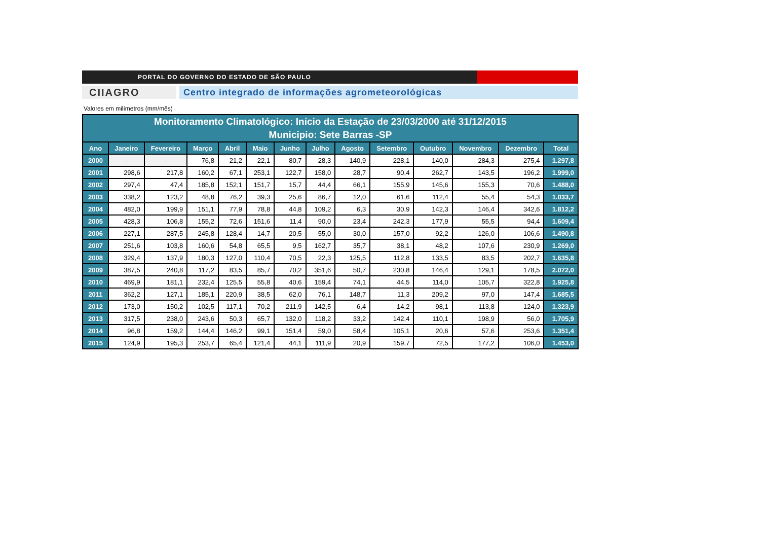PORTAL DO GOVERNO DO ESTADO DE SÃO PAULO
CIIAGRO Centro integrado de informações agrometeorológicas
Valores em milímetros (mm/mês)
| Monitoramento Climatológico: Início da Estação de 23/03/2000 até 31/12/2015 Municipio: Sete Barras -SP | | | | | | | | | | | | | |
| --- | --- | --- | --- | --- | --- | --- | --- | --- | --- | --- | --- | --- | --- |
| Ano | Janeiro | Fevereiro | Março | Abril | Maio | Junho | Julho | Agosto | Setembro | Outubro | Novembro | Dezembro | Total |
| 2000 | - | - | 76,8 | 21,2 | 22,1 | 80,7 | 28,3 | 140,9 | 228,1 | 140,0 | 284,3 | 275,4 | 1.297,8 |
| 2001 | 298,6 | 217,8 | 160,2 | 67,1 | 253,1 | 122,7 | 158,0 | 28,7 | 90,4 | 262,7 | 143,5 | 196,2 | 1.999,0 |
| 2002 | 297,4 | 47,4 | 185,8 | 152,1 | 151,7 | 15,7 | 44,4 | 66,1 | 155,9 | 145,6 | 155,3 | 70,6 | 1.488,0 |
| 2003 | 338,2 | 123,2 | 48,8 | 76,2 | 39,3 | 25,6 | 86,7 | 12,0 | 61,6 | 112,4 | 55,4 | 54,3 | 1.033,7 |
| 2004 | 482,0 | 199,9 | 151,1 | 77,9 | 78,8 | 44,8 | 109,2 | 6,3 | 30,9 | 142,3 | 146,4 | 342,6 | 1.812,2 |
| 2005 | 428,3 | 106,8 | 155,2 | 72,6 | 151,6 | 11,4 | 90,0 | 23,4 | 242,3 | 177,9 | 55,5 | 94,4 | 1.609,4 |
| 2006 | 227,1 | 287,5 | 245,8 | 128,4 | 14,7 | 20,5 | 55,0 | 30,0 | 157,0 | 92,2 | 126,0 | 106,6 | 1.490,8 |
| 2007 | 251,6 | 103,8 | 160,6 | 54,8 | 65,5 | 9,5 | 162,7 | 35,7 | 38,1 | 48,2 | 107,6 | 230,9 | 1.269,0 |
| 2008 | 329,4 | 137,9 | 180,3 | 127,0 | 110,4 | 70,5 | 22,3 | 125,5 | 112,8 | 133,5 | 83,5 | 202,7 | 1.635,8 |
| 2009 | 387,5 | 240,8 | 117,2 | 83,5 | 85,7 | 70,2 | 351,6 | 50,7 | 230,8 | 146,4 | 129,1 | 178,5 | 2.072,0 |
| 2010 | 469,9 | 181,1 | 232,4 | 125,5 | 55,8 | 40,6 | 159,4 | 74,1 | 44,5 | 114,0 | 105,7 | 322,8 | 1.925,8 |
| 2011 | 362,2 | 127,1 | 185,1 | 220,9 | 38,5 | 62,0 | 76,1 | 148,7 | 11,3 | 209,2 | 97,0 | 147,4 | 1.685,5 |
| 2012 | 173,0 | 150,2 | 102,5 | 117,1 | 70,2 | 211,9 | 142,5 | 6,4 | 14,2 | 98,1 | 113,8 | 124,0 | 1.323,9 |
| 2013 | 317,5 | 238,0 | 243,6 | 50,3 | 65,7 | 132,0 | 118,2 | 33,2 | 142,4 | 110,1 | 198,9 | 56,0 | 1.705,9 |
| 2014 | 96,8 | 159,2 | 144,4 | 146,2 | 99,1 | 151,4 | 59,0 | 58,4 | 105,1 | 20,6 | 57,6 | 253,6 | 1.351,4 |
| 2015 | 124,9 | 195,3 | 253,7 | 65,4 | 121,4 | 44,1 | 111,9 | 20,9 | 159,7 | 72,5 | 177,2 | 106,0 | 1.453,0 |